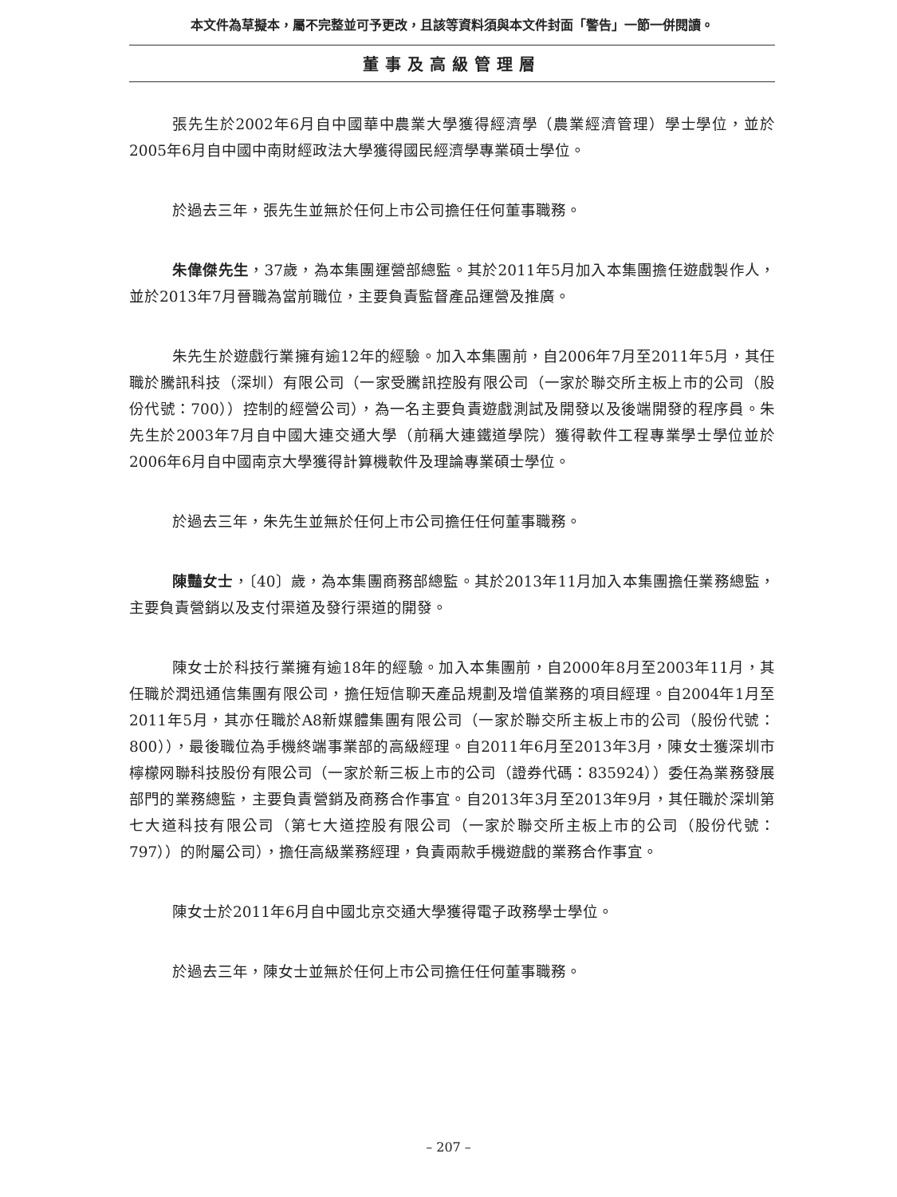本文件為草擬本，屬不完整並可予更改，且該等資料須與本文件封面「警告」一節一併閱讀。
董事及高級管理層
張先生於2002年6月自中國華中農業大學獲得經濟學（農業經濟管理）學士學位，並於2005年6月自中國中南財經政法大學獲得國民經濟學專業碩士學位。
於過去三年，張先生並無於任何上市公司擔任任何董事職務。
朱偉傑先生，37歲，為本集團運營部總監。其於2011年5月加入本集團擔任遊戲製作人，並於2013年7月晉職為當前職位，主要負責監督產品運營及推廣。
朱先生於遊戲行業擁有逾12年的經驗。加入本集團前，自2006年7月至2011年5月，其任職於騰訊科技（深圳）有限公司（一家受騰訊控股有限公司（一家於聯交所主板上市的公司（股份代號：700））控制的經營公司），為一名主要負責遊戲測試及開發以及後端開發的程序員。朱先生於2003年7月自中國大連交通大學（前稱大連鐵道學院）獲得軟件工程專業學士學位並於2006年6月自中國南京大學獲得計算機軟件及理論專業碩士學位。
於過去三年，朱先生並無於任何上市公司擔任任何董事職務。
陳豔女士，〔40〕歲，為本集團商務部總監。其於2013年11月加入本集團擔任業務總監，主要負責營銷以及支付渠道及發行渠道的開發。
陳女士於科技行業擁有逾18年的經驗。加入本集團前，自2000年8月至2003年11月，其任職於潤迅通信集團有限公司，擔任短信聊天產品規劃及增值業務的項目經理。自2004年1月至2011年5月，其亦任職於A8新媒體集團有限公司（一家於聯交所主板上市的公司（股份代號：800）），最後職位為手機終端事業部的高級經理。自2011年6月至2013年3月，陳女士獲深圳市檸檬网聯科技股份有限公司（一家於新三板上市的公司（證券代碼：835924））委任為業務發展部門的業務總監，主要負責營銷及商務合作事宜。自2013年3月至2013年9月，其任職於深圳第七大道科技有限公司（第七大道控股有限公司（一家於聯交所主板上市的公司（股份代號：797））的附屬公司），擔任高級業務經理，負責兩款手機遊戲的業務合作事宜。
陳女士於2011年6月自中國北京交通大學獲得電子政務學士學位。
於過去三年，陳女士並無於任何上市公司擔任任何董事職務。
– 207 –